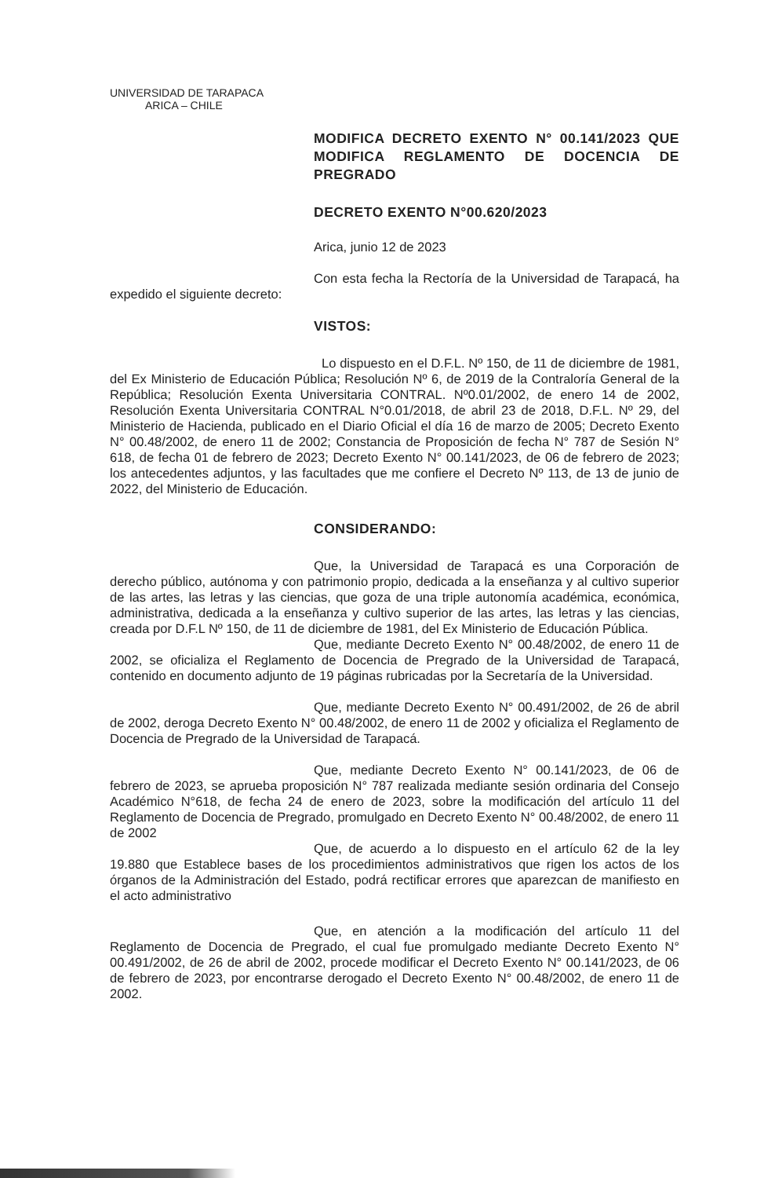UNIVERSIDAD DE TARAPACA
ARICA – CHILE
MODIFICA DECRETO EXENTO N° 00.141/2023 QUE MODIFICA REGLAMENTO DE DOCENCIA DE PREGRADO
DECRETO EXENTO N°00.620/2023
Arica, junio 12 de 2023
Con esta fecha la Rectoría de la Universidad de Tarapacá, ha expedido el siguiente decreto:
VISTOS:
Lo dispuesto en el D.F.L. Nº 150, de 11 de diciembre de 1981, del Ex Ministerio de Educación Pública; Resolución Nº 6, de 2019 de la Contraloría General de la República; Resolución Exenta Universitaria CONTRAL. Nº0.01/2002, de enero 14 de 2002, Resolución Exenta Universitaria CONTRAL N°0.01/2018, de abril 23 de 2018, D.F.L. Nº 29, del Ministerio de Hacienda, publicado en el Diario Oficial el día 16 de marzo de 2005; Decreto Exento N° 00.48/2002, de enero 11 de 2002; Constancia de Proposición de fecha N° 787 de Sesión N° 618, de fecha 01 de febrero de 2023; Decreto Exento N° 00.141/2023, de 06 de febrero de 2023; los antecedentes adjuntos, y las facultades que me confiere el Decreto Nº 113, de 13 de junio de 2022, del Ministerio de Educación.
CONSIDERANDO:
Que, la Universidad de Tarapacá es una Corporación de derecho público, autónoma y con patrimonio propio, dedicada a la enseñanza y al cultivo superior de las artes, las letras y las ciencias, que goza de una triple autonomía académica, económica, administrativa, dedicada a la enseñanza y cultivo superior de las artes, las letras y las ciencias, creada por D.F.L Nº 150, de 11 de diciembre de 1981, del Ex Ministerio de Educación Pública.
Que, mediante Decreto Exento N° 00.48/2002, de enero 11 de 2002, se oficializa el Reglamento de Docencia de Pregrado de la Universidad de Tarapacá, contenido en documento adjunto de 19 páginas rubricadas por la Secretaría de la Universidad.
Que, mediante Decreto Exento N° 00.491/2002, de 26 de abril de 2002, deroga Decreto Exento N° 00.48/2002, de enero 11 de 2002 y oficializa el Reglamento de Docencia de Pregrado de la Universidad de Tarapacá.
Que, mediante Decreto Exento N° 00.141/2023, de 06 de febrero de 2023, se aprueba proposición N° 787 realizada mediante sesión ordinaria del Consejo Académico N°618, de fecha 24 de enero de 2023, sobre la modificación del artículo 11 del Reglamento de Docencia de Pregrado, promulgado en Decreto Exento N° 00.48/2002, de enero 11 de 2002
Que, de acuerdo a lo dispuesto en el artículo 62 de la ley 19.880 que Establece bases de los procedimientos administrativos que rigen los actos de los órganos de la Administración del Estado, podrá rectificar errores que aparezcan de manifiesto en el acto administrativo
Que, en atención a la modificación del artículo 11 del Reglamento de Docencia de Pregrado, el cual fue promulgado mediante Decreto Exento N° 00.491/2002, de 26 de abril de 2002, procede modificar el Decreto Exento N° 00.141/2023, de 06 de febrero de 2023, por encontrarse derogado el Decreto Exento N° 00.48/2002, de enero 11 de 2002.